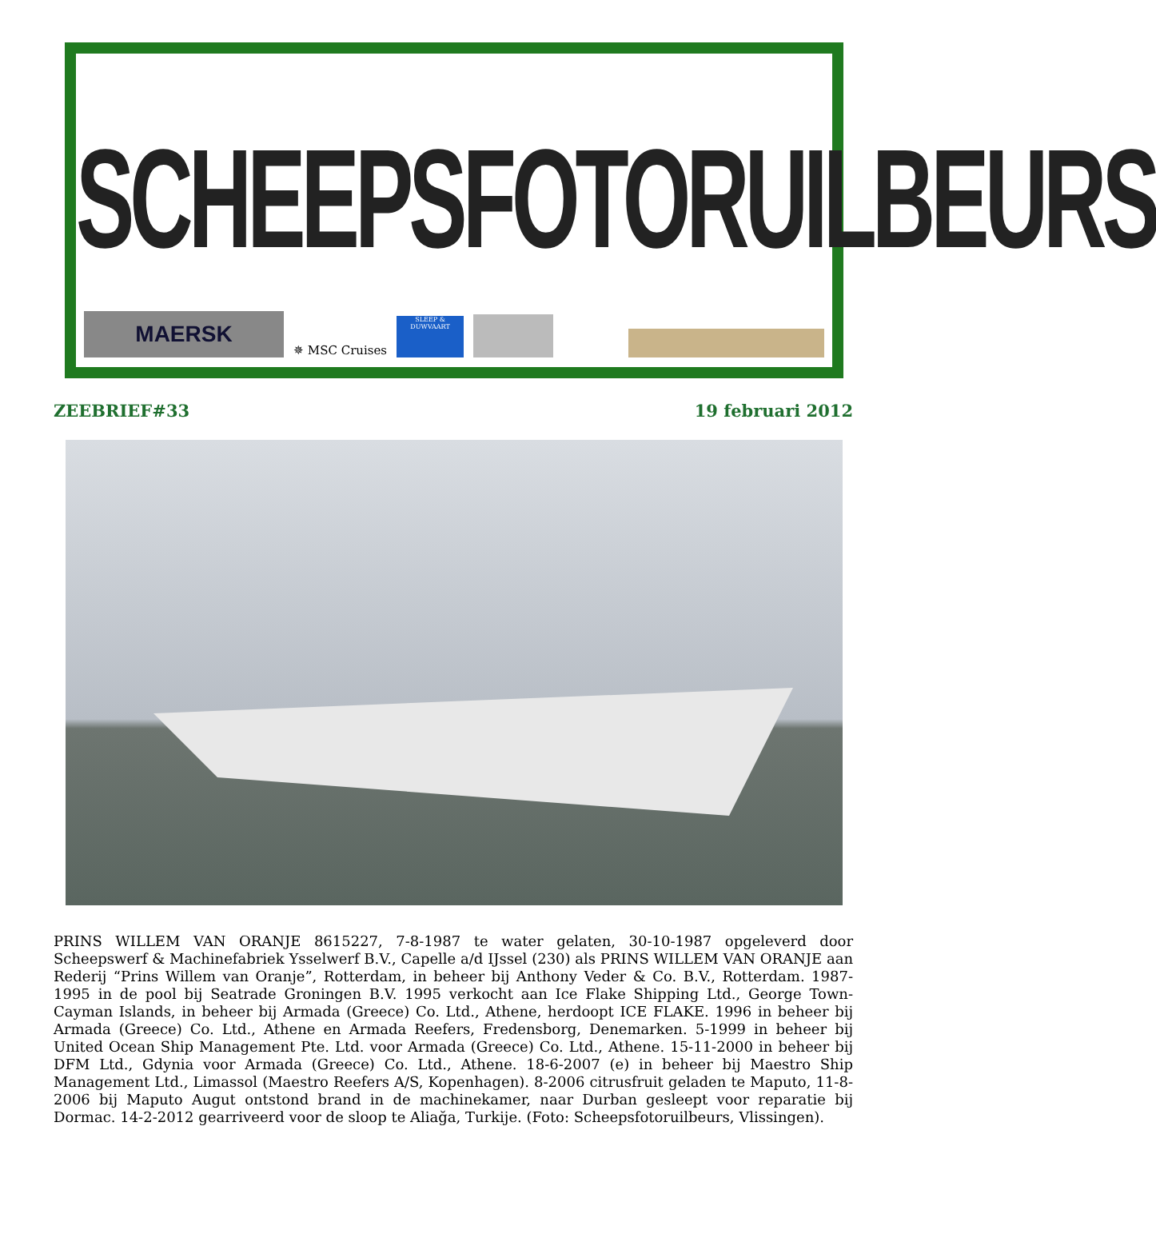SCHEEPSFOTORUILBEURS
MAERSK
✵ MSC Cruises
SLEEP & DUWVAART
ZEEBRIEF#33 19 februari 2012
PRINS WILLEM VAN ORANJE 8615227, 7-8-1987 te water gelaten, 30-10-1987 opgeleverd door Scheepswerf & Machinefabriek Ysselwerf B.V., Capelle a/d IJssel (230) als PRINS WILLEM VAN ORANJE aan Rederij “Prins Willem van Oranje”, Rotterdam, in beheer bij Anthony Veder & Co. B.V., Rotterdam. 1987-1995 in de pool bij Seatrade Groningen B.V. 1995 verkocht aan Ice Flake Shipping Ltd., George Town-Cayman Islands, in beheer bij Armada (Greece) Co. Ltd., Athene, herdoopt ICE FLAKE. 1996 in beheer bij Armada (Greece) Co. Ltd., Athene en Armada Reefers, Fredensborg, Denemarken. 5-1999 in beheer bij United Ocean Ship Management Pte. Ltd. voor Armada (Greece) Co. Ltd., Athene. 15-11-2000 in beheer bij DFM Ltd., Gdynia voor Armada (Greece) Co. Ltd., Athene. 18-6-2007 (e) in beheer bij Maestro Ship Management Ltd., Limassol (Maestro Reefers A/S, Kopenhagen). 8-2006 citrusfruit geladen te Maputo, 11-8-2006 bij Maputo Augut ontstond brand in de machinekamer, naar Durban gesleept voor reparatie bij Dormac. 14-2-2012 gearriveerd voor de sloop te Aliağa, Turkije. (Foto: Scheepsfotoruilbeurs, Vlissingen).